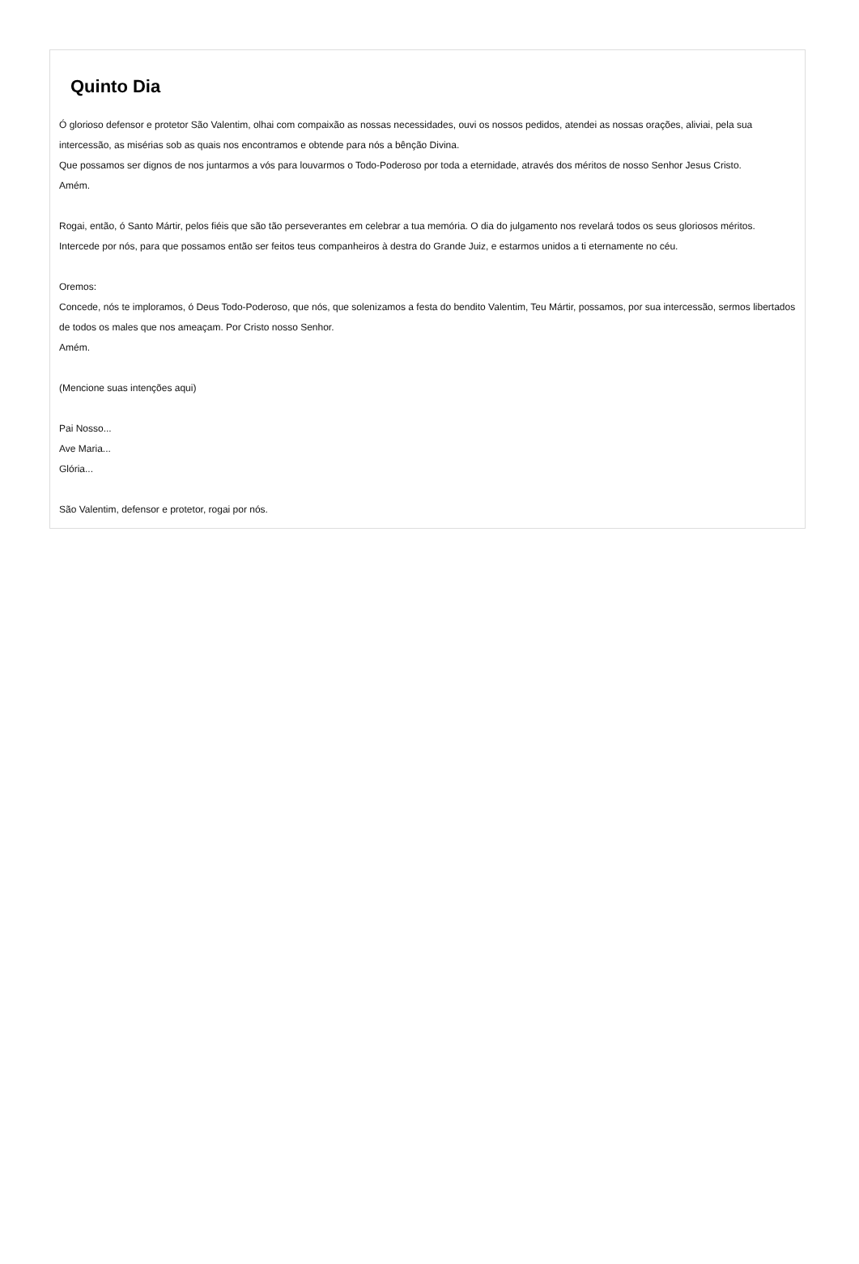Quinto Dia
Ó glorioso defensor e protetor São Valentim, olhai com compaixão as nossas necessidades, ouvi os nossos pedidos, atendei as nossas orações, aliviai, pela sua intercessão, as misérias sob as quais nos encontramos e obtende para nós a bênção Divina.
Que possamos ser dignos de nos juntarmos a vós para louvarmos o Todo-Poderoso por toda a eternidade, através dos méritos de nosso Senhor Jesus Cristo.
Amém.
Rogai, então, ó Santo Mártir, pelos fiéis que são tão perseverantes em celebrar a tua memória. O dia do julgamento nos revelará todos os seus gloriosos méritos. Intercede por nós, para que possamos então ser feitos teus companheiros à destra do Grande Juiz, e estarmos unidos a ti eternamente no céu.
Oremos:
Concede, nós te imploramos, ó Deus Todo-Poderoso, que nós, que solenizamos a festa do bendito Valentim, Teu Mártir, possamos, por sua intercessão, sermos libertados de todos os males que nos ameaçam. Por Cristo nosso Senhor.
Amém.
(Mencione suas intenções aqui)
Pai Nosso...
Ave Maria...
Glória...
São Valentim, defensor e protetor, rogai por nós.